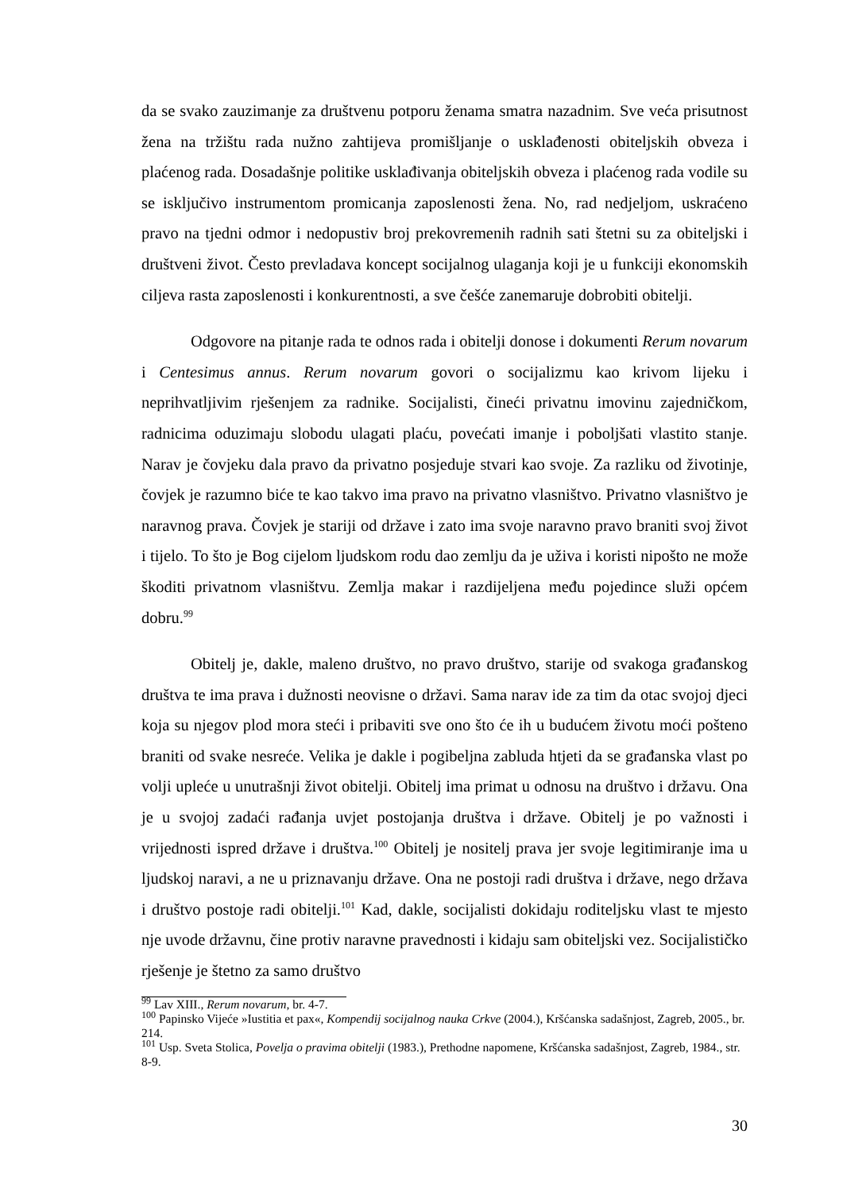da se svako zauzimanje za društvenu potporu ženama smatra nazadnim. Sve veća prisutnost žena na tržištu rada nužno zahtijeva promišljanje o usklađenosti obiteljskih obveza i plaćenog rada. Dosadašnje politike usklađivanja obiteljskih obveza i plaćenog rada vodile su se isključivo instrumentom promicanja zaposlenosti žena. No, rad nedjeljom, uskraćeno pravo na tjedni odmor i nedopustiv broj prekovremenih radnih sati štetni su za obiteljski i društveni život. Često prevladava koncept socijalnog ulaganja koji je u funkciji ekonomskih ciljeva rasta zaposlenosti i konkurentnosti, a sve češće zanemaruje dobrobiti obitelji.
Odgovore na pitanje rada te odnos rada i obitelji donose i dokumenti Rerum novarum i Centesimus annus. Rerum novarum govori o socijalizmu kao krivom lijeku i neprihvatljivim rješenjem za radnike. Socijalisti, čineći privatnu imovinu zajedničkom, radnicima oduzimaju slobodu ulagati plaću, povećati imanje i poboljšati vlastito stanje. Narav je čovjeku dala pravo da privatno posjeduje stvari kao svoje. Za razliku od životinje, čovjek je razumno biće te kao takvo ima pravo na privatno vlasništvo. Privatno vlasništvo je naravnog prava. Čovjek je stariji od države i zato ima svoje naravno pravo braniti svoj život i tijelo. To što je Bog cijelom ljudskom rodu dao zemlju da je uživa i koristi nipošto ne može škoditi privatnom vlasništvu. Zemlja makar i razdijeljena među pojedince služi općem dobru.<sup>99</sup>
Obitelj je, dakle, maleno društvo, no pravo društvo, starije od svakoga građanskog društva te ima prava i dužnosti neovisne o državi. Sama narav ide za tim da otac svojoj djeci koja su njegov plod mora steći i pribaviti sve ono što će ih u budućem životu moći pošteno braniti od svake nesreće. Velika je dakle i pogibeljna zabluda htjeti da se građanska vlast po volji upleće u unutrašnji život obitelji. Obitelj ima primat u odnosu na društvo i državu. Ona je u svojoj zadaći rađanja uvjet postojanja društva i države. Obitelj je po važnosti i vrijednosti ispred države i društva.<sup>100</sup> Obitelj je nositelj prava jer svoje legitimiranje ima u ljudskoj naravi, a ne u priznavanju države. Ona ne postoji radi društva i države, nego država i društvo postoje radi obitelji.<sup>101</sup> Kad, dakle, socijalisti dokidaju roditeljsku vlast te mjesto nje uvode državnu, čine protiv naravne pravednosti i kidaju sam obiteljski vez. Socijalističko rješenje je štetno za samo društvo
<sup>99</sup> Lav XIII., Rerum novarum, br. 4-7.
<sup>100</sup> Papinsko Vijeće »Iustitia et pax«, Kompendij socijalnog nauka Crkve (2004.), Kršćanska sadašnjost, Zagreb, 2005., br. 214.
<sup>101</sup> Usp. Sveta Stolica, Povelja o pravima obitelji (1983.), Prethodne napomene, Kršćanska sadašnjost, Zagreb, 1984., str. 8-9.
30